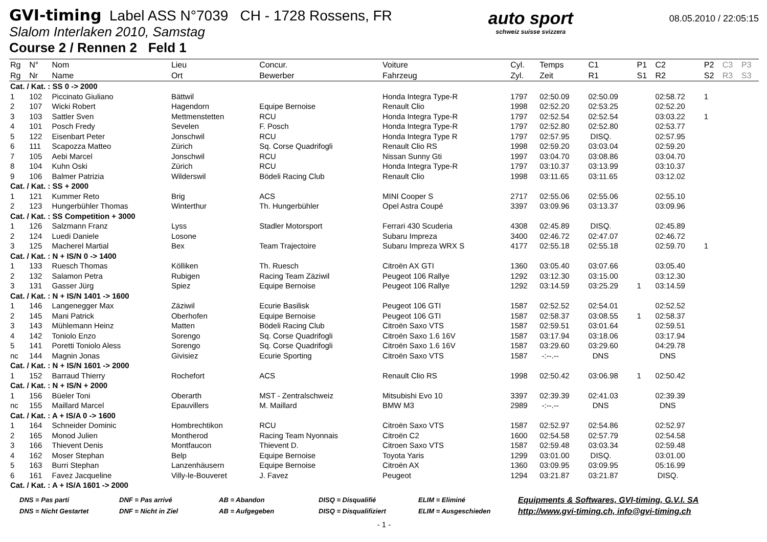GVI-timing Label ASS N°7039 CH - 1728 Rossens, FR
Slalom Interlaken 2010, Samstag
Course 2 / Rennen 2 Feld 1
auto sport
schweiz suisse svizzera
08.05.2010 / 22:05:15
| Rg | N° | Nom | Lieu | Concur. | Voiture | Cyl. | Temps | C1 | P1 | C2 | P2 | C3 | P3 |
| --- | --- | --- | --- | --- | --- | --- | --- | --- | --- | --- | --- | --- | --- |
| Rg | Nr | Name | Ort | Bewerber | Fahrzeug | Zyl. | Zeit | R1 | S1 | R2 | S2 | R3 | S3 |
| Cat. / Kat. : SS 0 -> 2000 | | | | | | | | | | | | | |
| 1 | 102 | Piccinato Giuliano | Bättwil | | Honda Integra Type-R | 1797 | 02:50.09 | 02:50.09 | | 02:58.72 | 1 | | |
| 2 | 107 | Wicki Robert | Hagendorn | Equipe Bernoise | Renault Clio | 1998 | 02:52.20 | 02:53.25 | | 02:52.20 | | | |
| 3 | 103 | Sattler Sven | Mettmenstetten | RCU | Honda Integra Type-R | 1797 | 02:52.54 | 02:52.54 | | 03:03.22 | 1 | | |
| 4 | 101 | Posch Fredy | Sevelen | F. Posch | Honda Integra Type-R | 1797 | 02:52.80 | 02:52.80 | | 02:53.77 | | | |
| 5 | 122 | Eisenbart Peter | Jonschwil | RCU | Honda Integra Type R | 1797 | 02:57.95 | DISQ. | | 02:57.95 | | | |
| 6 | 111 | Scapozza Matteo | Zürich | Sq. Corse Quadrifogli | Renault Clio RS | 1998 | 02:59.20 | 03:03.04 | | 02:59.20 | | | |
| 7 | 105 | Aebi Marcel | Jonschwil | RCU | Nissan Sunny Gti | 1997 | 03:04.70 | 03:08.86 | | 03:04.70 | | | |
| 8 | 104 | Kuhn Oski | Zürich | RCU | Honda Integra Type-R | 1797 | 03:10.37 | 03:13.99 | | 03:10.37 | | | |
| 9 | 106 | Balmer Patrizia | Wilderswil | Bödeli Racing Club | Renault Clio | 1998 | 03:11.65 | 03:11.65 | | 03:12.02 | | | |
| Cat. / Kat. : SS + 2000 | | | | | | | | | | | | | |
| 1 | 121 | Kummer Reto | Brig | ACS | MINI Cooper S | 2717 | 02:55.06 | 02:55.06 | | 02:55.10 | | | |
| 2 | 123 | Hungerbühler Thomas | Winterthur | Th. Hungerbühler | Opel Astra Coupé | 3397 | 03:09.96 | 03:13.37 | | 03:09.96 | | | |
| Cat. / Kat. : SS Competition + 3000 | | | | | | | | | | | | | |
| 1 | 126 | Salzmann Franz | Lyss | Stadler Motorsport | Ferrari 430 Scuderia | 4308 | 02:45.89 | DISQ. | | 02:45.89 | | | |
| 2 | 124 | Luedi Daniele | Losone | | Subaru Impreza | 3400 | 02:46.72 | 02:47.07 | | 02:46.72 | | | |
| 3 | 125 | Macherel Martial | Bex | Team Trajectoire | Subaru Impreza WRX S | 4177 | 02:55.18 | 02:55.18 | | 02:59.70 | 1 | | |
| Cat. / Kat. : N + IS/N 0 -> 1400 | | | | | | | | | | | | | |
| 1 | 133 | Ruesch Thomas | Kölliken | Th. Ruesch | Citroën AX GTI | 1360 | 03:05.40 | 03:07.66 | | 03:05.40 | | | |
| 2 | 132 | Salamon Petra | Rubigen | Racing Team Zäziwil | Peugeot 106 Rallye | 1292 | 03:12.30 | 03:15.00 | | 03:12.30 | | | |
| 3 | 131 | Gasser Jürg | Spiez | Equipe Bernoise | Peugeot 106 Rallye | 1292 | 03:14.59 | 03:25.29 | 1 | 03:14.59 | | | |
| Cat. / Kat. : N + IS/N 1401 -> 1600 | | | | | | | | | | | | | |
| 1 | 146 | Langenegger Max | Zäziwil | Ecurie Basilisk | Peugeot 106 GTI | 1587 | 02:52.52 | 02:54.01 | | 02:52.52 | | | |
| 2 | 145 | Mani Patrick | Oberhofen | Equipe Bernoise | Peugeot 106 GTI | 1587 | 02:58.37 | 03:08.55 | 1 | 02:58.37 | | | |
| 3 | 143 | Mühlemann Heinz | Matten | Bödeli Racing Club | Citroën Saxo VTS | 1587 | 02:59.51 | 03:01.64 | | 02:59.51 | | | |
| 4 | 142 | Toniolo Enzo | Sorengo | Sq. Corse Quadrifogli | Citroën Saxo 1.6 16V | 1587 | 03:17.94 | 03:18.06 | | 03:17.94 | | | |
| 5 | 141 | Poretti Toniolo Aless | Sorengo | Sq. Corse Quadrifogli | Citroën Saxo 1.6 16V | 1587 | 03:29.60 | 03:29.60 | | 04:29.78 | | | |
| nc | 144 | Magnin Jonas | Givisiez | Ecurie Sporting | Citroën Saxo VTS | 1587 | -:--.-- | DNS | | DNS | | | |
| Cat. / Kat. : N + IS/N 1601 -> 2000 | | | | | | | | | | | | | |
| 1 | 152 | Barraud Thierry | Rochefort | ACS | Renault Clio RS | 1998 | 02:50.42 | 03:06.98 | 1 | 02:50.42 | | | |
| Cat. / Kat. : N + IS/N + 2000 | | | | | | | | | | | | | |
| 1 | 156 | Büeler Toni | Oberarth | MST - Zentralschweiz | Mitsubishi Evo 10 | 3397 | 02:39.39 | 02:41.03 | | 02:39.39 | | | |
| nc | 155 | Maillard Marcel | Epauvillers | M. Maillard | BMW M3 | 2989 | -:--.-- | DNS | | DNS | | | |
| Cat. / Kat. : A + IS/A 0 -> 1600 | | | | | | | | | | | | | |
| 1 | 164 | Schneider Dominic | Hombrechtikon | RCU | Citroën Saxo VTS | 1587 | 02:52.97 | 02:54.86 | | 02:52.97 | | | |
| 2 | 165 | Monod Julien | Montherod | Racing Team Nyonnais | Citroën C2 | 1600 | 02:54.58 | 02:57.79 | | 02:54.58 | | | |
| 3 | 166 | Thievent Denis | Montfaucon | Thievent D. | Citroen Saxo VTS | 1587 | 02:59.48 | 03:03.34 | | 02:59.48 | | | |
| 4 | 162 | Moser Stephan | Belp | Equipe Bernoise | Toyota Yaris | 1299 | 03:01.00 | DISQ. | | 03:01.00 | | | |
| 5 | 163 | Burri Stephan | Lanzenhäusern | Equipe Bernoise | Citroën AX | 1360 | 03:09.95 | 03:09.95 | | 05:16.99 | | | |
| 6 | 161 | Favez Jacqueline | Villy-le-Bouveret | J. Favez | Peugeot | 1294 | 03:21.87 | 03:21.87 | | DISQ. | | | |
| Cat. / Kat. : A + IS/A 1601 -> 2000 | | | | | | | | | | | | | |
DNS = Pas parti
DNS = Nicht Gestartet
DNF = Pas arrivé
DNF = Nicht in Ziel
AB = Abandon
AB = Aufgegeben
DISQ = Disqualifié
DISQ = Disqualifiziert
ELIM = Eliminé
ELIM = Ausgeschieden
Equipments & Softwares, GVI-timing, G.V.I. SA
http://www.gvi-timing.ch, info@gvi-timing.ch
- 1 -